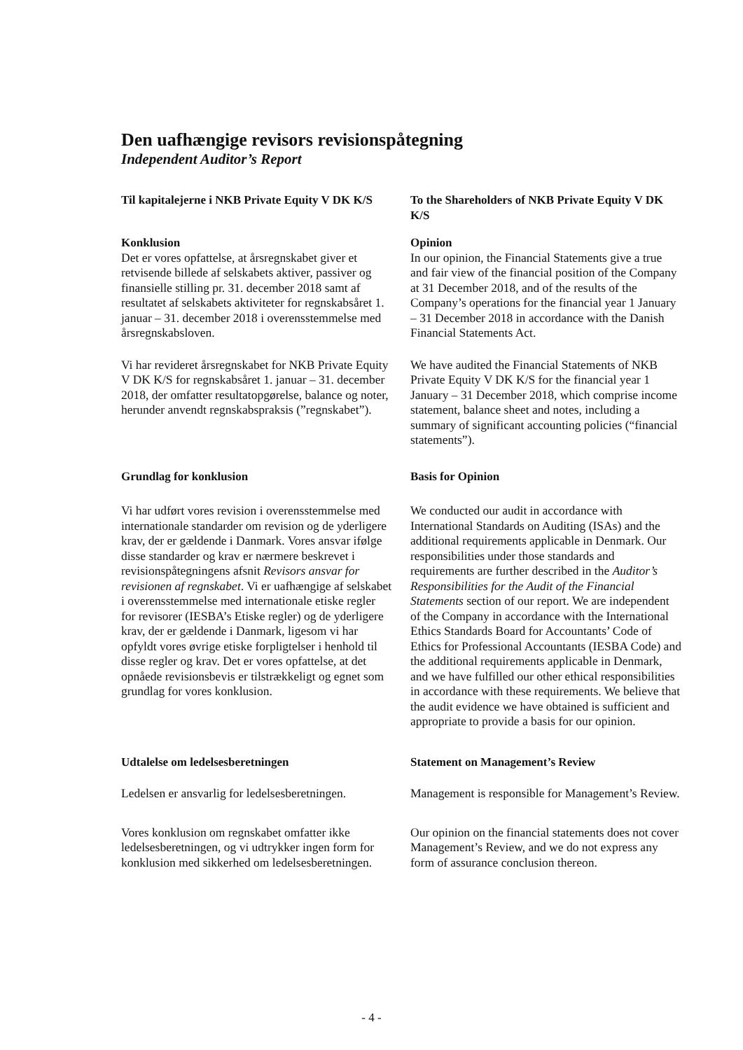Den uafhængige revisors revisionspåtegning
Independent Auditor’s Report
Til kapitalejerne i NKB Private Equity V DK K/S
To the Shareholders of NKB Private Equity V DK K/S
Konklusion
Det er vores opfattelse, at årsregnskabet giver et retvisende billede af selskabets aktiver, passiver og finansielle stilling pr. 31. december 2018 samt af resultatet af selskabets aktiviteter for regnskabsåret 1. januar – 31. december 2018 i overensstemmelse med årsregnskabsloven.
Opinion
In our opinion, the Financial Statements give a true and fair view of the financial position of the Company at 31 December 2018, and of the results of the Company’s operations for the financial year 1 January – 31 December 2018 in accordance with the Danish Financial Statements Act.
Vi har revideret årsregnskabet for NKB Private Equity V DK K/S for regnskabsåret 1. januar – 31. december 2018, der omfatter resultatopgørelse, balance og noter, herunder anvendt regnskabspraksis (”regnskabet”).
We have audited the Financial Statements of NKB Private Equity V DK K/S for the financial year 1 January – 31 December 2018, which comprise income statement, balance sheet and notes, including a summary of significant accounting policies (“financial statements”).
Grundlag for konklusion Basis for Opinion
Vi har udført vores revision i overensstemmelse med internationale standarder om revision og de yderligere krav, der er gældende i Danmark. Vores ansvar ifølge disse standarder og krav er nærmere beskrevet i revisionspåtegningens afsnit Revisors ansvar for revisionen af regnskabet. Vi er uafhængige af selskabet i overensstemmelse med internationale etiske regler for revisorer (IESBA’s Etiske regler) og de yderligere krav, der er gældende i Danmark, ligesom vi har opfyldt vores øvrige etiske forpligtelser i henhold til disse regler og krav. Det er vores opfattelse, at det opnåede revisionsbevis er tilstrækkeligt og egnet som grundlag for vores konklusion.
We conducted our audit in accordance with International Standards on Auditing (ISAs) and the additional requirements applicable in Denmark. Our responsibilities under those standards and requirements are further described in the Auditor’s Responsibilities for the Audit of the Financial Statements section of our report. We are independent of the Company in accordance with the International Ethics Standards Board for Accountants’ Code of Ethics for Professional Accountants (IESBA Code) and the additional requirements applicable in Denmark, and we have fulfilled our other ethical responsibilities in accordance with these requirements. We believe that the audit evidence we have obtained is sufficient and appropriate to provide a basis for our opinion.
Udtalelse om ledelsesberetningen
Statement on Management’s Review
Ledelsen er ansvarlig for ledelsesberetningen.
Management is responsible for Management’s Review.
Vores konklusion om regnskabet omfatter ikke ledelsesberetningen, og vi udtrykker ingen form for konklusion med sikkerhed om ledelsesberetningen.
Our opinion on the financial statements does not cover Management’s Review, and we do not express any form of assurance conclusion thereon.
- 4 -